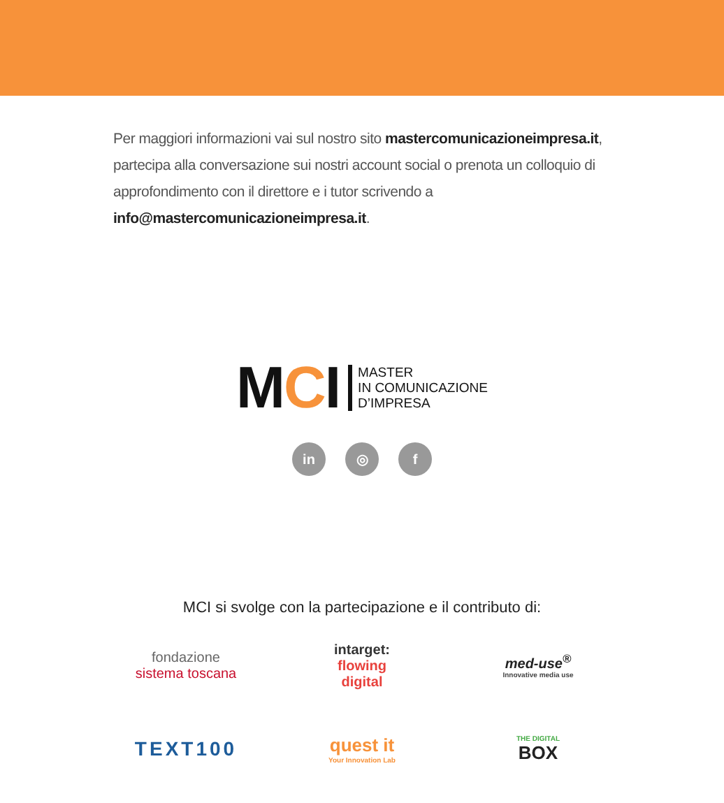Per maggiori informazioni vai sul nostro sito mastercomunicazioneimpresa.it, partecipa alla conversazione sui nostri account social o prenota un colloquio di approfondimento con il direttore e i tutor scrivendo a info@mastercomunicazioneimpresa.it.
MCI
MASTER
IN COMUNICAZIONE
D’IMPRESA
in ◎ f
MCI si svolge con la partecipazione e il contributo di:
fondazione
sistema toscana
intarget:
flowing
digital
med-use<sup>®</sup>
Innovative media use
TEXT100
quest it
Your Innovation Lab
THE DIGITAL
BOX